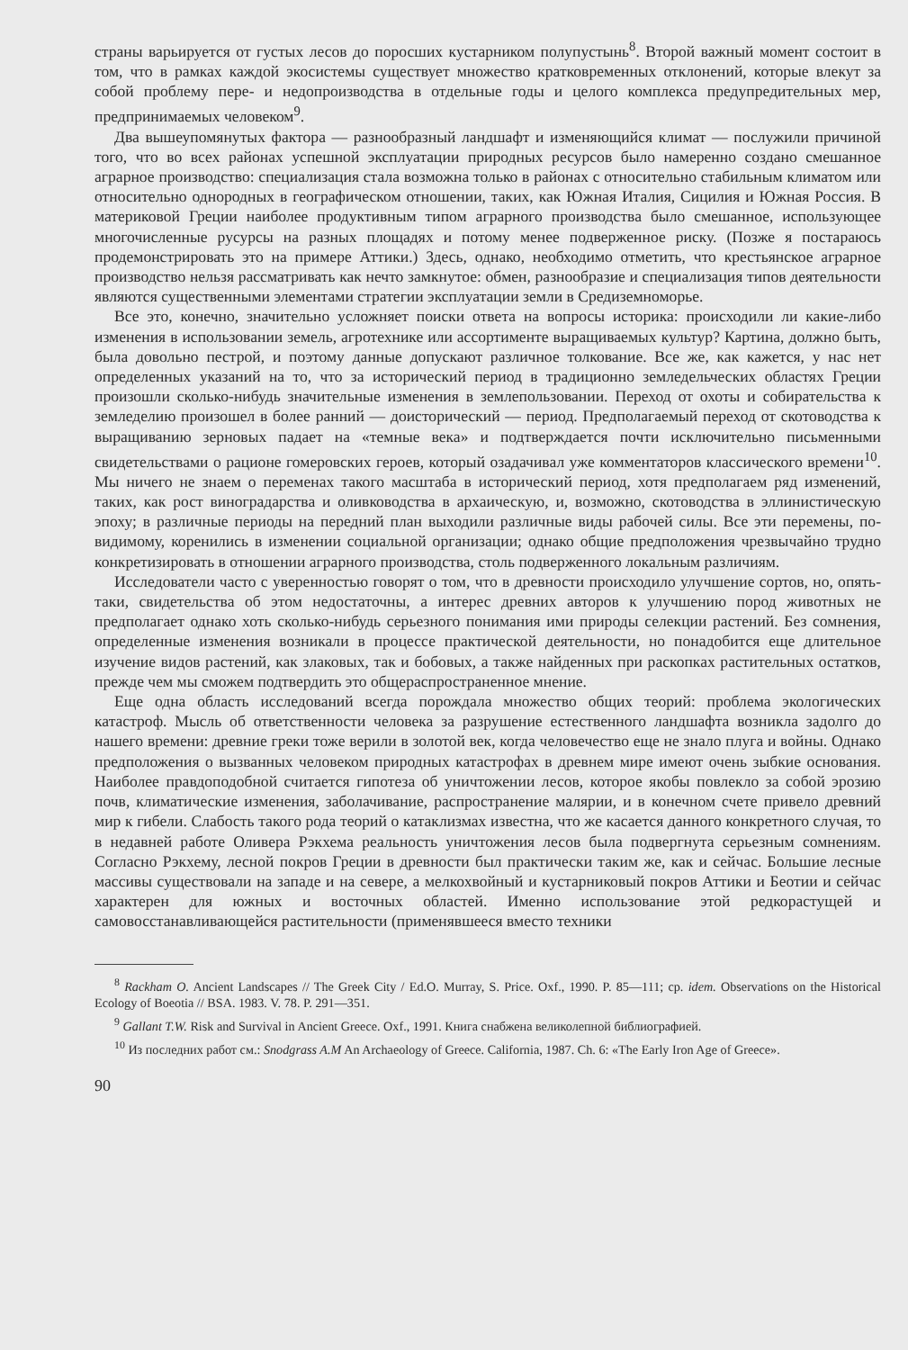страны варьируется от густых лесов до поросших кустарником полупустынь<sup>8</sup>. Второй важный момент состоит в том, что в рамках каждой экосистемы существует множество кратковременных отклонений, которые влекут за собой проблему пере- и недопроизводства в отдельные годы и целого комплекса предупредительных мер, предпринимаемых человеком<sup>9</sup>.
Два вышеупомянутых фактора — разнообразный ландшафт и изменяющийся климат — послужили причиной того, что во всех районах успешной эксплуатации природных ресурсов было намеренно создано смешанное аграрное производство: специализация стала возможна только в районах с относительно стабильным климатом или относительно однородных в географическом отношении, таких, как Южная Италия, Сицилия и Южная Россия. В материковой Греции наиболее продуктивным типом аграрного производства было смешанное, использующее многочисленные русурсы на разных площадях и потому менее подверженное риску. (Позже я постараюсь продемонстрировать это на примере Аттики.) Здесь, однако, необходимо отметить, что крестьянское аграрное производство нельзя рассматривать как нечто замкнутое: обмен, разнообразие и специализация типов деятельности являются существенными элементами стратегии эксплуатации земли в Средиземноморье.
Все это, конечно, значительно усложняет поиски ответа на вопросы историка: происходили ли какие-либо изменения в использовании земель, агротехнике или ассортименте выращиваемых культур? Картина, должно быть, была довольно пестрой, и поэтому данные допускают различное толкование. Все же, как кажется, у нас нет определенных указаний на то, что за исторический период в традиционно земледельческих областях Греции произошли сколько-нибудь значительные изменения в землепользовании. Переход от охоты и собирательства к земледелию произошел в более ранний — доисторический — период. Предполагаемый переход от скотоводства к выращиванию зерновых падает на «темные века» и подтверждается почти исключительно письменными свидетельствами о рационе гомеровских героев, который озадачивал уже комментаторов классического времени<sup>10</sup>. Мы ничего не знаем о переменах такого масштаба в исторический период, хотя предполагаем ряд изменений, таких, как рост виноградарства и оливководства в архаическую, и, возможно, скотоводства в эллинистическую эпоху; в различные периоды на передний план выходили различные виды рабочей силы. Все эти перемены, по-видимому, коренились в изменении социальной организации; однако общие предположения чрезвычайно трудно конкретизировать в отношении аграрного производства, столь подверженного локальным различиям.
Исследователи часто с уверенностью говорят о том, что в древности происходило улучшение сортов, но, опять-таки, свидетельства об этом недостаточны, а интерес древних авторов к улучшению пород животных не предполагает однако хоть сколько-нибудь серьезного понимания ими природы селекции растений. Без сомнения, определенные изменения возникали в процессе практической деятельности, но понадобится еще длительное изучение видов растений, как злаковых, так и бобовых, а также найденных при раскопках растительных остатков, прежде чем мы сможем подтвердить это общераспространенное мнение.
Еще одна область исследований всегда порождала множество общих теорий: проблема экологических катастроф. Мысль об ответственности человека за разрушение естественного ландшафта возникла задолго до нашего времени: древние греки тоже верили в золотой век, когда человечество еще не знало плуга и войны. Однако предположения о вызванных человеком природных катастрофах в древнем мире имеют очень зыбкие основания. Наиболее правдоподобной считается гипотеза об уничтожении лесов, которое якобы повлекло за собой эрозию почв, климатические изменения, заболачивание, распространение малярии, и в конечном счете привело древний мир к гибели. Слабость такого рода теорий о катаклизмах известна, что же касается данного конкретного случая, то в недавней работе Оливера Рэкхема реальность уничтожения лесов была подвергнута серьезным сомнениям. Согласно Рэкхему, лесной покров Греции в древности был практически таким же, как и сейчас. Большие лесные массивы существовали на западе и на севере, а мелкохвойный и кустарниковый покров Аттики и Беотии и сейчас характерен для южных и восточных областей. Именно использование этой редкорастущей и самовосстанавливающейся растительности (применявшееся вместо техники
<sup>8</sup> Rackham O. Ancient Landscapes // The Greek City / Ed.O. Murray, S. Price. Oxf., 1990. P. 85—111; ср. idem. Observations on the Historical Ecology of Boeotia // BSA. 1983. V. 78. P. 291—351.
<sup>9</sup> Gallant T.W. Risk and Survival in Ancient Greece. Oxf., 1991. Книга снабжена великолепной библиографией.
<sup>10</sup> Из последних работ см.: Snodgrass A.M An Archaeology of Greece. California, 1987. Ch. 6: «The Early Iron Age of Greece».
90